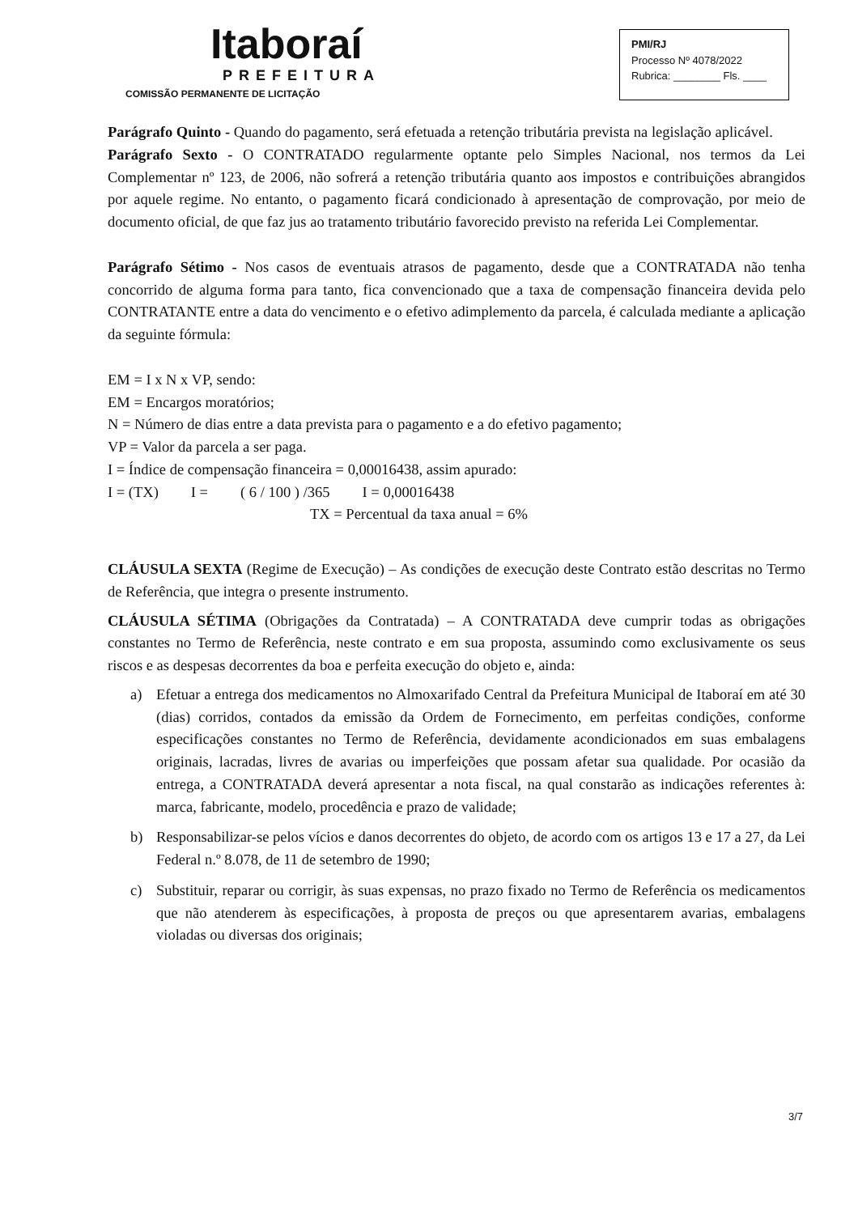Itaboraí
PREFEITURA
COMISSÃO PERMANENTE DE LICITAÇÃO
PMI/RJ
Processo Nº 4078/2022
Rubrica: ________ Fls. ____
Parágrafo Quinto - Quando do pagamento, será efetuada a retenção tributária prevista na legislação aplicável.
Parágrafo Sexto - O CONTRATADO regularmente optante pelo Simples Nacional, nos termos da Lei Complementar nº 123, de 2006, não sofrerá a retenção tributária quanto aos impostos e contribuições abrangidos por aquele regime. No entanto, o pagamento ficará condicionado à apresentação de comprovação, por meio de documento oficial, de que faz jus ao tratamento tributário favorecido previsto na referida Lei Complementar.
Parágrafo Sétimo - Nos casos de eventuais atrasos de pagamento, desde que a CONTRATADA não tenha concorrido de alguma forma para tanto, fica convencionado que a taxa de compensação financeira devida pelo CONTRATANTE entre a data do vencimento e o efetivo adimplemento da parcela, é calculada mediante a aplicação da seguinte fórmula:
EM = I x N x VP, sendo:
EM = Encargos moratórios;
N = Número de dias entre a data prevista para o pagamento e a do efetivo pagamento;
VP = Valor da parcela a ser paga.
I = Índice de compensação financeira = 0,00016438, assim apurado:
| I = (TX) | I = | ( 6 / 100 ) /365 | I = 0,00016438 |
TX = Percentual da taxa anual = 6%
CLÁUSULA SEXTA (Regime de Execução) – As condições de execução deste Contrato estão descritas no Termo de Referência, que integra o presente instrumento.
CLÁUSULA SÉTIMA (Obrigações da Contratada) – A CONTRATADA deve cumprir todas as obrigações constantes no Termo de Referência, neste contrato e em sua proposta, assumindo como exclusivamente os seus riscos e as despesas decorrentes da boa e perfeita execução do objeto e, ainda:
a) Efetuar a entrega dos medicamentos no Almoxarifado Central da Prefeitura Municipal de Itaboraí em até 30 (dias) corridos, contados da emissão da Ordem de Fornecimento, em perfeitas condições, conforme especificações constantes no Termo de Referência, devidamente acondicionados em suas embalagens originais, lacradas, livres de avarias ou imperfeições que possam afetar sua qualidade. Por ocasião da entrega, a CONTRATADA deverá apresentar a nota fiscal, na qual constarão as indicações referentes à: marca, fabricante, modelo, procedência e prazo de validade;
b) Responsabilizar-se pelos vícios e danos decorrentes do objeto, de acordo com os artigos 13 e 17 a 27, da Lei Federal n.º 8.078, de 11 de setembro de 1990;
c) Substituir, reparar ou corrigir, às suas expensas, no prazo fixado no Termo de Referência os medicamentos que não atenderem às especificações, à proposta de preços ou que apresentarem avarias, embalagens violadas ou diversas dos originais;
3/7